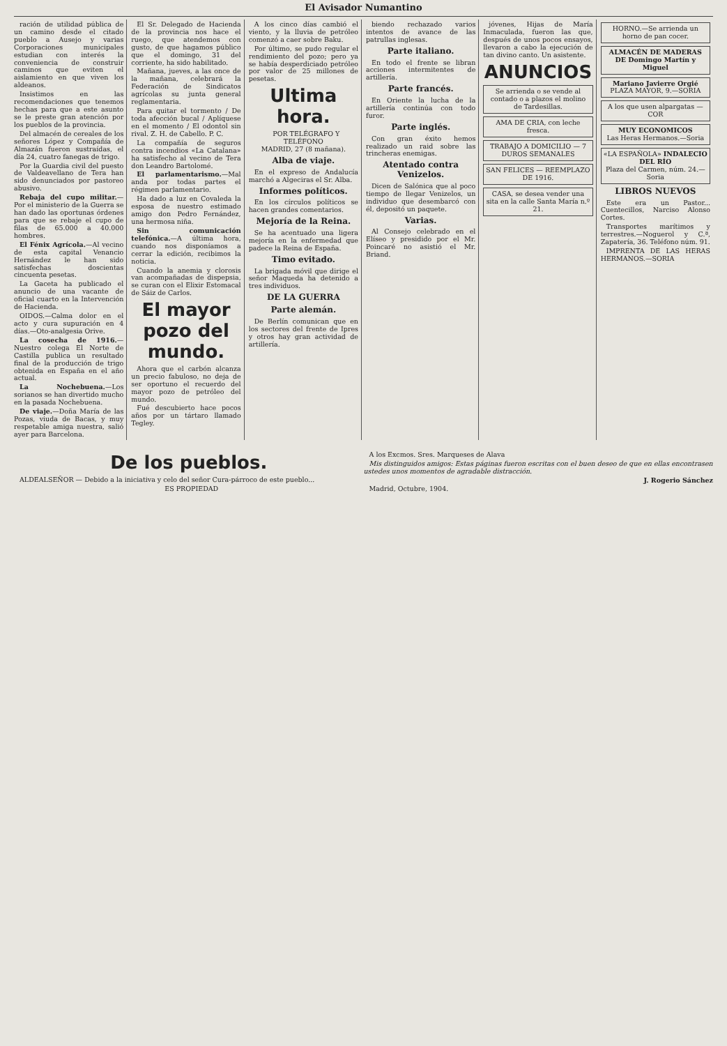El Avisador Numantino
ración de utilidad pública de un camino desde el citado pueblo a Ausejo y varias Corporaciones municipales estudian con interés la conveniencia de construir caminos que eviten el aislamiento en que viven los aldeanos.
Insistimos en las recomendaciones que tenemos hechas para que a este asunto se le preste gran atención por los pueblos de la provincia.
Del almacén de cereales de los señores López y Compañía de Almazán fueron sustraídas, el día 24, cuatro fanegas de trigo.
Por la Guardia civil del puesto de Valdeavellano de Tera han sido denunciados por pastoreo abusivo.
Rebaja del cupo militar.—Por el ministerio de la Guerra se han dado las oportunas órdenes para que se rebaje el cupo de filas de 65.000 a 40.000 hombres.
El Fénix Agrícola.—Al vecino de esta capital Venancio Hernández le han sido satisfechas doscientas cincuenta pesetas.
La Gaceta ha publicado el anuncio de una vacante de oficial cuarto en la Intervención de Hacienda.
OIDOS.—Calma dolor en el acto y cura supuración en 4 días.—Oto-analgesia Orive.
La cosecha de 1916.—Nuestro colega El Norte de Castilla publica un resultado final de la producción de trigo obtenida en España en el año actual.
La Nochebuena.—Los sorianos se han divertido mucho en la pasada Nochebuena.
De viaje.—Doña María de las Pozas, viuda de Bacas, y muy respetable amiga nuestra, salió ayer para Barcelona.
El Sr. Delegado de Hacienda de la provincia nos hace el ruego, que atendemos con gusto, de que hagamos público que el domingo, 31 del corriente, ha sido habilitado.
Mañana, jueves, a las once de la mañana, celebrará la Federación de Sindicatos agrícolas su junta general reglamentaria.
Para quitar el tormento / De toda afección bucal / Aplíquese en el momento / El odontol sin rival. Z. H. de Cabello. P. C.
La compañía de seguros contra incendios «La Catalana» ha satisfecho al vecino de Tera don Leandro Bartolomé.
El parlamentarismo.—Mal anda por todas partes el régimen parlamentario.
Ha dado a luz en Covaleda la esposa de nuestro estimado amigo don Pedro Fernández, una hermosa niña.
Sin comunicación telefónica.—A última hora, cuando nos disponíamos a cerrar la edición, recibimos la noticia.
Cuando la anemia y clorosis van acompañadas de dispepsia, se curan con el Elixir Estomacal de Sáiz de Carlos.
El mayor pozo del mundo.
Ahora que el carbón alcanza un precio fabuloso, no deja de ser oportuno el recuerdo del mayor pozo de petróleo del mundo.
Fué descubierto hace pocos años por un tártaro llamado Tegley.
A los cinco días cambió el viento, y la lluvia de petróleo comenzó a caer sobre Baku.
Por último, se pudo regular el rendimiento del pozo; pero ya se había desperdiciado petróleo por valor de 25 millones de pesetas.
Ultima hora.
POR TELÉGRAFO Y TELÉFONO
MADRID, 27 (8 mañana).
Alba de viaje.
En el expreso de Andalucía marchó a Algeciras el Sr. Alba.
Informes políticos.
En los círculos políticos se hacen grandes comentarios.
Mejoría de la Reina.
Se ha acentuado una ligera mejoría en la enfermedad que padece la Reina de España.
Timo evitado.
La brigada móvil que dirige el señor Maqueda ha detenido a tres individuos.
DE LA GUERRA
Parte alemán.
De Berlín comunican que en los sectores del frente de Ipres y otros hay gran actividad de artillería.
biendo rechazado varios intentos de avance de las patrullas inglesas.
Parte italiano.
En todo el frente se libran acciones intermitentes de artillería.
Parte francés.
En Oriente la lucha de la artillería continúa con todo furor.
Parte inglés.
Con gran éxito hemos realizado un raid sobre las trincheras enemigas.
Atentado contra Venizelos.
Dicen de Salónica que al poco tiempo de llegar Venizelos, un individuo que desembarcó con él, depositó un paquete.
Varias.
Al Consejo celebrado en el Elíseo y presidido por el Mr. Poincaré no asistió el Mr. Briand.
jóvenes, Hijas de María Inmaculada, fueron las que, después de unos pocos ensayos, llevaron a cabo la ejecución de tan divino canto. Un asistente.
ANUNCIOS
Se arrienda o se vende al contado o a plazos el molino de Tardesillas.
AMA DE CRIA, con leche fresca.
TRABAJO A DOMICILIO — 7 DUROS SEMANALES
SAN FELICES — REEMPLAZO DE 1916.
CASA, se desea vender una sita en la calle Santa María n.º 21.
HORNO.—Se arrienda un horno de pan cocer.
ALMACÉN DE MADERAS DE Domingo Martín y Miguel
Mariano Javierre Orgié
PLAZA MAYOR, 9.—SORIA
A los que usen alpargatas — COR
MUY ECONOMICOS
Las Heras Hermanos.—Soria
«LA ESPAÑOLA» INDALECIO DEL RÍO
Plaza del Carmen, núm. 24.—Soria
LIBROS NUEVOS
Este era un Pastor... Cuentecillos, Narciso Alonso Cortes.
Transportes marítimos y terrestres.—Noguerol y C.ª, Zapatería, 36. Teléfono núm. 91.
IMPRENTA DE LAS HERAS HERMANOS.—SORIA
De los pueblos.
ALDEALSEÑOR — Debido a la iniciativa y celo del señor Cura-párroco de este pueblo...
ES PROPIEDAD
A los Excmos. Sres. Marqueses de Alava
Mis distinguidos amigos: Estas páginas fueron escritas con el buen deseo de que en ellas encontrasen ustedes unos momentos de agradable distracción.
J. Rogerio Sánchez
Madrid, Octubre, 1904.